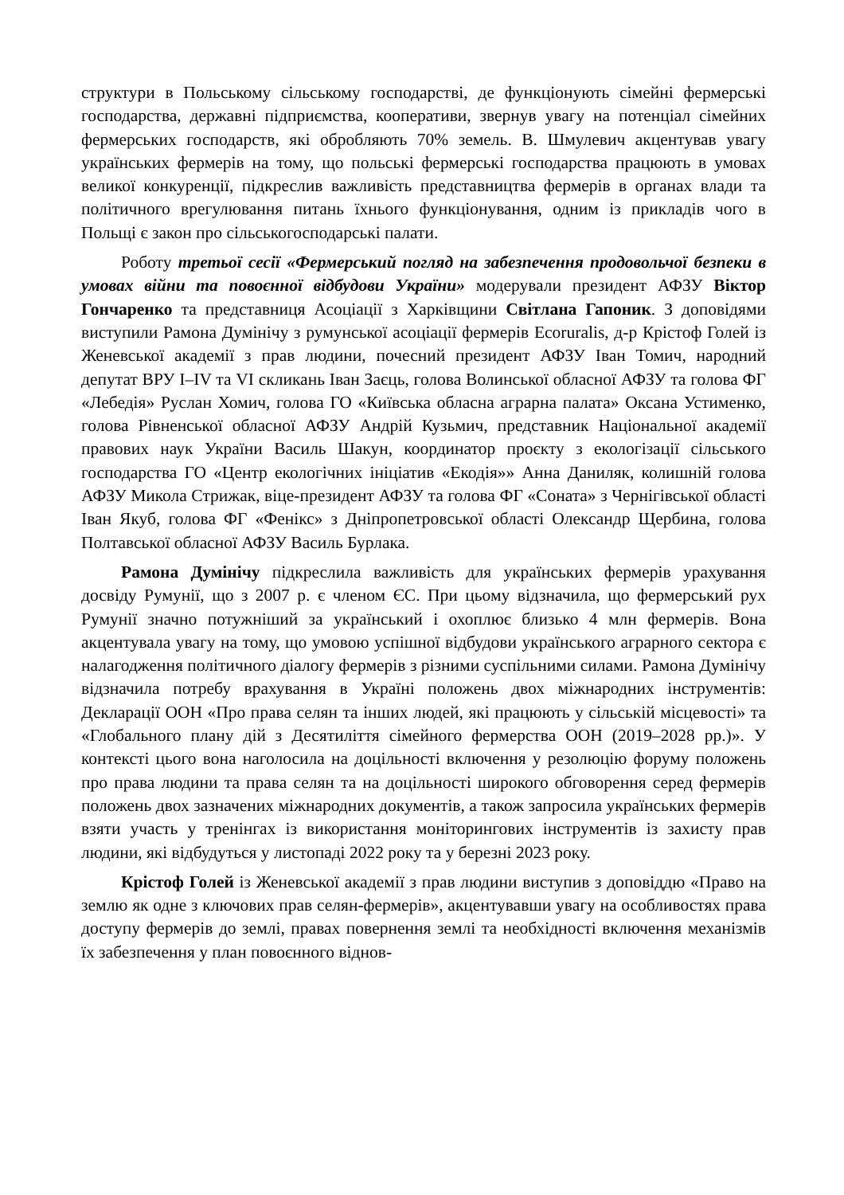структури в Польському сільському господарстві, де функціонують сімейні фермерські господарства, державні підприємства, кооперативи, звернув увагу на потенціал сімейних фермерських господарств, які обробляють 70% земель. В. Шмулевич акцентував увагу українських фермерів на тому, що польські фермерські господарства працюють в умовах великої конкуренції, підкреслив важливість представництва фермерів в органах влади та політичного врегулювання питань їхнього функціонування, одним із прикладів чого в Польщі є закон про сільськогосподарські палати.
Роботу третьої сесії «Фермерський погляд на забезпечення продовольчої безпеки в умовах війни та повоєнної відбудови України» модерували президент АФЗУ Віктор Гончаренко та представниця Асоціації з Харківщини Світлана Гапоник. З доповідями виступили Рамона Думінічу з румунської асоціації фермерів Ecoruralis, д-р Крістоф Голей із Женевської академії з прав людини, почесний президент АФЗУ Іван Томич, народний депутат ВРУ I–IV та VI скликань Іван Заєць, голова Волинської обласної АФЗУ та голова ФГ «Лебедія» Руслан Хомич, голова ГО «Київська обласна аграрна палата» Оксана Устименко, голова Рівненської обласної АФЗУ Андрій Кузьмич, представник Національної академії правових наук України Василь Шакун, координатор проєкту з екологізації сільського господарства ГО «Центр екологічних ініціатив «Екодія»» Анна Даниляк, колишній голова АФЗУ Микола Стрижак, віце-президент АФЗУ та голова ФГ «Соната» з Чернігівської області Іван Якуб, голова ФГ «Фенікс» з Дніпропетровської області Олександр Щербина, голова Полтавської обласної АФЗУ Василь Бурлака.
Рамона Думінічу підкреслила важливість для українських фермерів урахування досвіду Румунії, що з 2007 р. є членом ЄС. При цьому відзначила, що фермерський рух Румунії значно потужніший за український і охоплює близько 4 млн фермерів. Вона акцентувала увагу на тому, що умовою успішної відбудови українського аграрного сектора є налагодження політичного діалогу фермерів з різними суспільними силами. Рамона Думінічу відзначила потребу врахування в Україні положень двох міжнародних інструментів: Декларації ООН «Про права селян та інших людей, які працюють у сільській місцевості» та «Глобального плану дій з Десятиліття сімейного фермерства ООН (2019–2028 рр.)». У контексті цього вона наголосила на доцільності включення у резолюцію форуму положень про права людини та права селян та на доцільності широкого обговорення серед фермерів положень двох зазначених міжнародних документів, а також запросила українських фермерів взяти участь у тренінгах із використання моніторингових інструментів із захисту прав людини, які відбудуться у листопаді 2022 року та у березні 2023 року.
Крістоф Голей із Женевської академії з прав людини виступив з доповіддю «Право на землю як одне з ключових прав селян-фермерів», акцентувавши увагу на особливостях права доступу фермерів до землі, правах повернення землі та необхідності включення механізмів їх забезпечення у план повоєнного віднов-